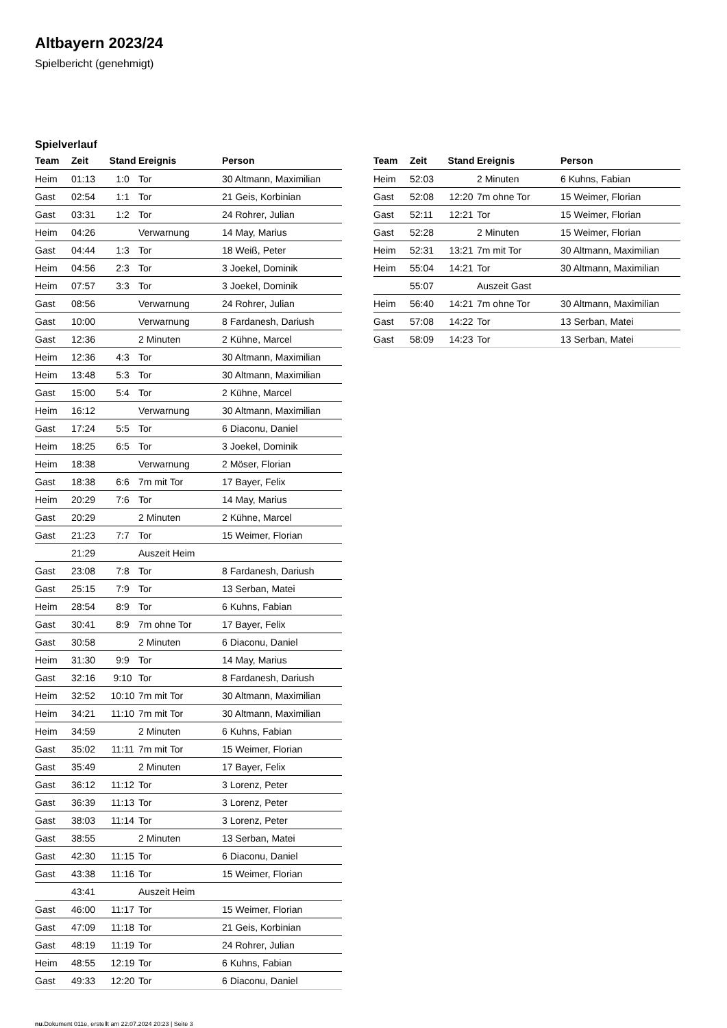Altbayern 2023/24
Spielbericht (genehmigt)
Spielverlauf
| Team | Zeit | Stand | Ereignis | Person |
| --- | --- | --- | --- | --- |
| Heim | 01:13 | 1:0 | Tor | 30 Altmann, Maximilian |
| Gast | 02:54 | 1:1 | Tor | 21 Geis, Korbinian |
| Gast | 03:31 | 1:2 | Tor | 24 Rohrer, Julian |
| Heim | 04:26 | | Verwarnung | 14 May, Marius |
| Gast | 04:44 | 1:3 | Tor | 18 Weiß, Peter |
| Heim | 04:56 | 2:3 | Tor | 3 Joekel, Dominik |
| Heim | 07:57 | 3:3 | Tor | 3 Joekel, Dominik |
| Gast | 08:56 | | Verwarnung | 24 Rohrer, Julian |
| Gast | 10:00 | | Verwarnung | 8 Fardanesh, Dariush |
| Gast | 12:36 | | 2 Minuten | 2 Kühne, Marcel |
| Heim | 12:36 | 4:3 | Tor | 30 Altmann, Maximilian |
| Heim | 13:48 | 5:3 | Tor | 30 Altmann, Maximilian |
| Gast | 15:00 | 5:4 | Tor | 2 Kühne, Marcel |
| Heim | 16:12 | | Verwarnung | 30 Altmann, Maximilian |
| Gast | 17:24 | 5:5 | Tor | 6 Diaconu, Daniel |
| Heim | 18:25 | 6:5 | Tor | 3 Joekel, Dominik |
| Heim | 18:38 | | Verwarnung | 2 Möser, Florian |
| Gast | 18:38 | 6:6 | 7m mit Tor | 17 Bayer, Felix |
| Heim | 20:29 | 7:6 | Tor | 14 May, Marius |
| Gast | 20:29 | | 2 Minuten | 2 Kühne, Marcel |
| Gast | 21:23 | 7:7 | Tor | 15 Weimer, Florian |
| | 21:29 | | Auszeit Heim | |
| Gast | 23:08 | 7:8 | Tor | 8 Fardanesh, Dariush |
| Gast | 25:15 | 7:9 | Tor | 13 Serban, Matei |
| Heim | 28:54 | 8:9 | Tor | 6 Kuhns, Fabian |
| Gast | 30:41 | 8:9 | 7m ohne Tor | 17 Bayer, Felix |
| Gast | 30:58 | | 2 Minuten | 6 Diaconu, Daniel |
| Heim | 31:30 | 9:9 | Tor | 14 May, Marius |
| Gast | 32:16 | 9:10 | Tor | 8 Fardanesh, Dariush |
| Heim | 32:52 | 10:10 | 7m mit Tor | 30 Altmann, Maximilian |
| Heim | 34:21 | 11:10 | 7m mit Tor | 30 Altmann, Maximilian |
| Heim | 34:59 | | 2 Minuten | 6 Kuhns, Fabian |
| Gast | 35:02 | 11:11 | 7m mit Tor | 15 Weimer, Florian |
| Gast | 35:49 | | 2 Minuten | 17 Bayer, Felix |
| Gast | 36:12 | 11:12 | Tor | 3 Lorenz, Peter |
| Gast | 36:39 | 11:13 | Tor | 3 Lorenz, Peter |
| Gast | 38:03 | 11:14 | Tor | 3 Lorenz, Peter |
| Gast | 38:55 | | 2 Minuten | 13 Serban, Matei |
| Gast | 42:30 | 11:15 | Tor | 6 Diaconu, Daniel |
| Gast | 43:38 | 11:16 | Tor | 15 Weimer, Florian |
| | 43:41 | | Auszeit Heim | |
| Gast | 46:00 | 11:17 | Tor | 15 Weimer, Florian |
| Gast | 47:09 | 11:18 | Tor | 21 Geis, Korbinian |
| Gast | 48:19 | 11:19 | Tor | 24 Rohrer, Julian |
| Heim | 48:55 | 12:19 | Tor | 6 Kuhns, Fabian |
| Gast | 49:33 | 12:20 | Tor | 6 Diaconu, Daniel |
| Team | Zeit | Stand | Ereignis | Person |
| --- | --- | --- | --- | --- |
| Heim | 52:03 | | 2 Minuten | 6 Kuhns, Fabian |
| Gast | 52:08 | 12:20 | 7m ohne Tor | 15 Weimer, Florian |
| Gast | 52:11 | 12:21 | Tor | 15 Weimer, Florian |
| Gast | 52:28 | | 2 Minuten | 15 Weimer, Florian |
| Heim | 52:31 | 13:21 | 7m mit Tor | 30 Altmann, Maximilian |
| Heim | 55:04 | 14:21 | Tor | 30 Altmann, Maximilian |
| | 55:07 | | Auszeit Gast | |
| Heim | 56:40 | 14:21 | 7m ohne Tor | 30 Altmann, Maximilian |
| Gast | 57:08 | 14:22 | Tor | 13 Serban, Matei |
| Gast | 58:09 | 14:23 | Tor | 13 Serban, Matei |
nu.Dokument 011e, erstellt am 22.07.2024 20:23 | Seite 3